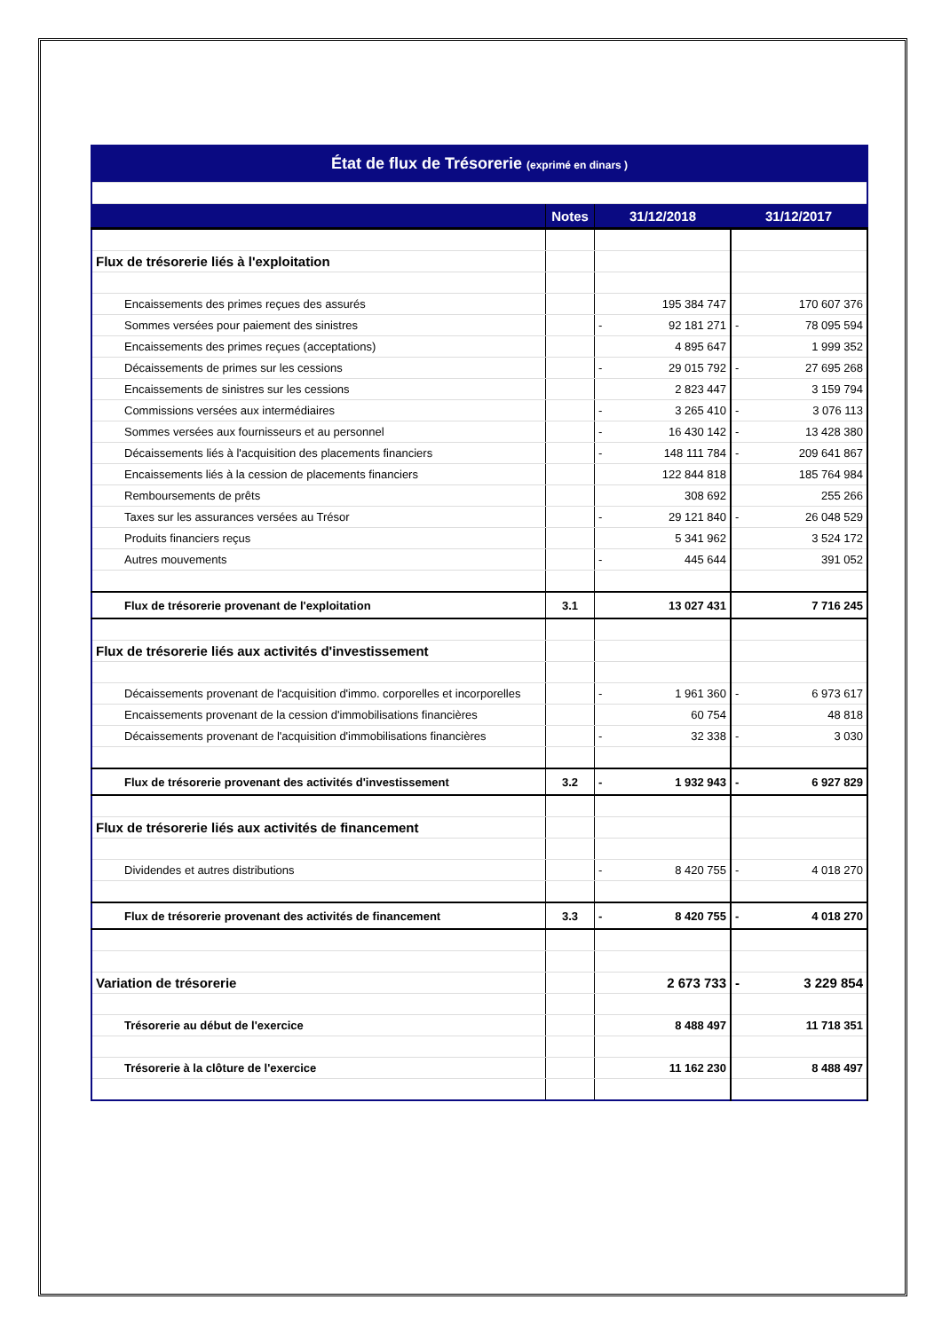| État de flux de Trésorerie (exprimé en dinars ) | | | | | | |
| | | Notes | 31/12/2018 | | 31/12/2017 | |
| Flux de trésorerie liés à l'exploitation | | | | | | |
| | Encaissements des primes reçues des assurés | | | 195 384 747 | | 170 607 376 |
| | Sommes versées pour paiement des sinistres | | - | 92 181 271 | - | 78 095 594 |
| | Encaissements des primes reçues (acceptations) | | | 4 895 647 | | 1 999 352 |
| | Décaissements de primes sur les cessions | | - | 29 015 792 | - | 27 695 268 |
| | Encaissements de sinistres sur les cessions | | | 2 823 447 | | 3 159 794 |
| | Commissions versées aux intermédiaires | | - | 3 265 410 | - | 3 076 113 |
| | Sommes versées aux fournisseurs et au personnel | | - | 16 430 142 | - | 13 428 380 |
| | Décaissements liés à l'acquisition des placements financiers | | - | 148 111 784 | - | 209 641 867 |
| | Encaissements liés à la cession de placements financiers | | | 122 844 818 | | 185 764 984 |
| | Remboursements de prêts | | | 308 692 | | 255 266 |
| | Taxes sur les assurances versées au Trésor | | - | 29 121 840 | - | 26 048 529 |
| | Produits financiers reçus | | | 5 341 962 | | 3 524 172 |
| | Autres mouvements | | - | 445 644 | | 391 052 |
| | Flux de trésorerie provenant de l'exploitation | 3.1 | | 13 027 431 | | 7 716 245 |
| Flux de trésorerie liés aux activités d'investissement | | | | | | |
| | Décaissements provenant de l'acquisition d'immo. corporelles et incorporelles | | - | 1 961 360 | - | 6 973 617 |
| | Encaissements provenant de la cession d'immobilisations financières | | | 60 754 | | 48 818 |
| | Décaissements provenant de l'acquisition d'immobilisations financières | | - | 32 338 | - | 3 030 |
| | Flux de trésorerie provenant des activités d'investissement | 3.2 | - | 1 932 943 | - | 6 927 829 |
| Flux de trésorerie liés aux activités de financement | | | | | | |
| | Dividendes et autres distributions | | - | 8 420 755 | - | 4 018 270 |
| | Flux de trésorerie provenant des activités de financement | 3.3 | - | 8 420 755 | - | 4 018 270 |
| Variation de trésorerie | | | | 2 673 733 | - | 3 229 854 |
| | Trésorerie au début de l'exercice | | | 8 488 497 | | 11 718 351 |
| | Trésorerie à la clôture de l'exercice | | | 11 162 230 | | 8 488 497 |